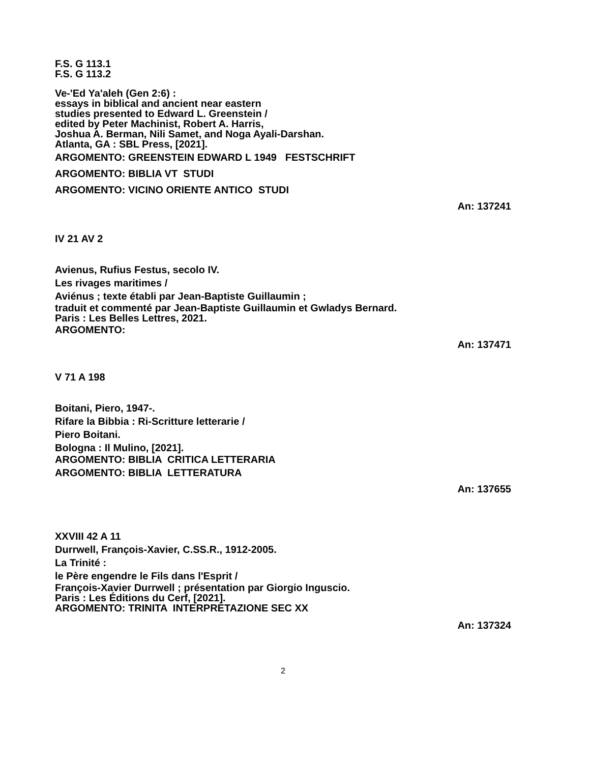F.S. G 113.1
F.S. G 113.2
Ve-'Ed Ya'aleh (Gen 2:6) :
essays in biblical and ancient near eastern
studies presented to Edward L. Greenstein /
edited by Peter Machinist, Robert A. Harris,
Joshua A. Berman, Nili Samet, and Noga Ayali-Darshan.
Atlanta, GA : SBL Press, [2021].
ARGOMENTO: GREENSTEIN EDWARD L 1949 FESTSCHRIFT
ARGOMENTO: BIBLIA VT STUDI
ARGOMENTO: VICINO ORIENTE ANTICO STUDI
An: 137241
IV 21 AV 2
Avienus, Rufius Festus, secolo IV.
Les rivages maritimes /
Aviénus ; texte établi par Jean-Baptiste Guillaumin ;
traduit et commenté par Jean-Baptiste Guillaumin et Gwladys Bernard.
Paris : Les Belles Lettres, 2021.
ARGOMENTO:
An: 137471
V 71 A 198
Boitani, Piero, 1947-.
Rifare la Bibbia : Ri-Scritture letterarie /
Piero Boitani.
Bologna : Il Mulino, [2021].
ARGOMENTO: BIBLIA CRITICA LETTERARIA
ARGOMENTO: BIBLIA LETTERATURA
An: 137655
XXVIII 42 A 11
Durrwell, François-Xavier, C.SS.R., 1912-2005.
La Trinité :
le Père engendre le Fils dans l'Esprit /
François-Xavier Durrwell ; présentation par Giorgio Inguscio.
Paris : Les Éditions du Cerf, [2021].
ARGOMENTO: TRINITA INTERPRETAZIONE SEC XX
An: 137324
2